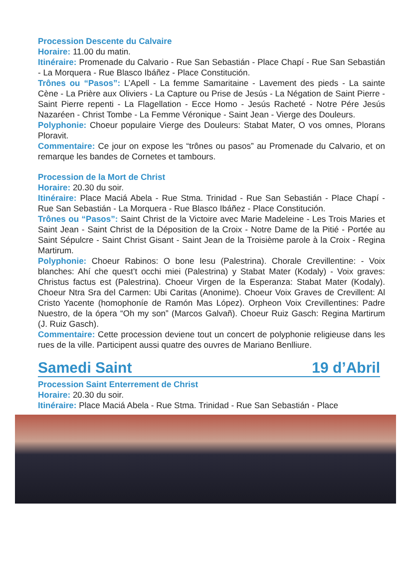Procession Descente du Calvaire
Horaire: 11.00 du matin.
Itinéraire: Promenade du Calvario - Rue San Sebastián - Place Chapí - Rue San Sebastián - La Morquera - Rue Blasco Ibáñez - Place Constitución.
Trônes ou “Pasos”: L’Apell - La femme Samaritaine - Lavement des pieds - La sainte Cène - La Prière aux Oliviers - La Capture ou Prise de Jesús - La Négation de Saint Pierre - Saint Pierre repenti - La Flagellation - Ecce Homo - Jesús Racheté - Notre Pére Jesús Nazaréen - Christ Tombe - La Femme Véronique - Saint Jean - Vierge des Douleurs.
Polyphonie: Choeur populaire Vierge des Douleurs: Stabat Mater, O vos omnes, Plorans Ploravit.
Commentaire: Ce jour on expose les “trônes ou pasos” au Promenade du Calvario, et on remarque les bandes de Cornetes et tambours.
Procession de la Mort de Christ
Horaire: 20.30 du soir.
Itinéraire: Place Maciá Abela - Rue Stma. Trinidad - Rue San Sebastián - Place Chapí - Rue San Sebastián - La Morquera - Rue Blasco Ibáñez - Place Constitución.
Trônes ou “Pasos”: Saint Christ de la Victoire avec Marie Madeleine - Les Trois Maries et Saint Jean - Saint Christ de la Déposition de la Croix - Notre Dame de la Pitié - Portée au Saint Sépulcre - Saint Christ Gisant - Saint Jean de la Troisième parole à la Croix - Regina Martirum.
Polyphonie: Choeur Rabinos: O bone Iesu (Palestrina). Chorale Crevillentine: - Voix blanches: Ahí che quest’t occhi miei (Palestrina) y Stabat Mater (Kodaly) - Voix graves: Christus factus est (Palestrina). Choeur Virgen de la Esperanza: Stabat Mater (Kodaly). Choeur Ntra Sra del Carmen: Ubi Caritas (Anonime). Choeur Voix Graves de Crevillent: Al Cristo Yacente (homophoníe de Ramón Mas López). Orpheon Voix Crevillentines: Padre Nuestro, de la ópera “Oh my son” (Marcos Galvañ). Choeur Ruiz Gasch: Regina Martirum (J. Ruiz Gasch).
Commentaire: Cette procession deviene tout un concert de polyphonie religieuse dans les rues de la ville. Participent aussi quatre des ouvres de Mariano Benlliure.
Samedi Saint 19 d’Abril
Procession Saint Enterrement de Christ
Horaire: 20.30 du soir.
Itinéraire: Place Maciá Abela - Rue Stma. Trinidad - Rue San Sebastián - Place